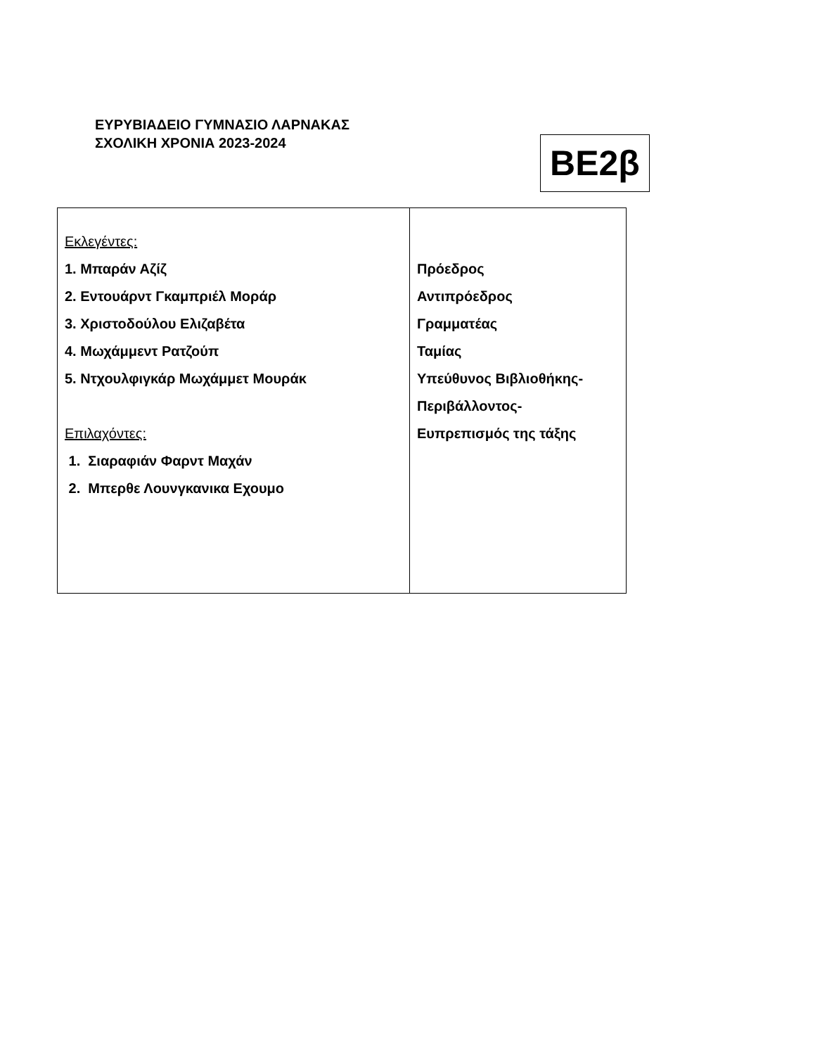ΕΥΡΥΒΙΑΔΕΙΟ ΓΥΜΝΑΣΙΟ ΛΑΡΝΑΚΑΣ
ΣΧΟΛΙΚΗ ΧΡΟΝΙΑ 2023-2024
ΒΕ2β
| Εκλεγέντες: 1. Μπαράν Αζίζ 2. Εντουάρντ Γκαμπριέλ Μοράρ 3. Χριστοδούλου Ελιζαβέτα 4. Μωχάμμεντ Ρατζούπ 5. Ντχουλφιγκάρ Μωχάμμετ Μουράκ Επιλαχόντες: 1. Σιαραφιάν Φαρντ Μαχάν 2. Μπερθε Λουνγκανικα Εχουμο | Πρόεδρος Αντιπρόεδρος Γραμματέας Ταμίας Υπεύθυνος Βιβλιοθήκης- Περιβάλλοντος- Ευπρεπισμός της τάξης |